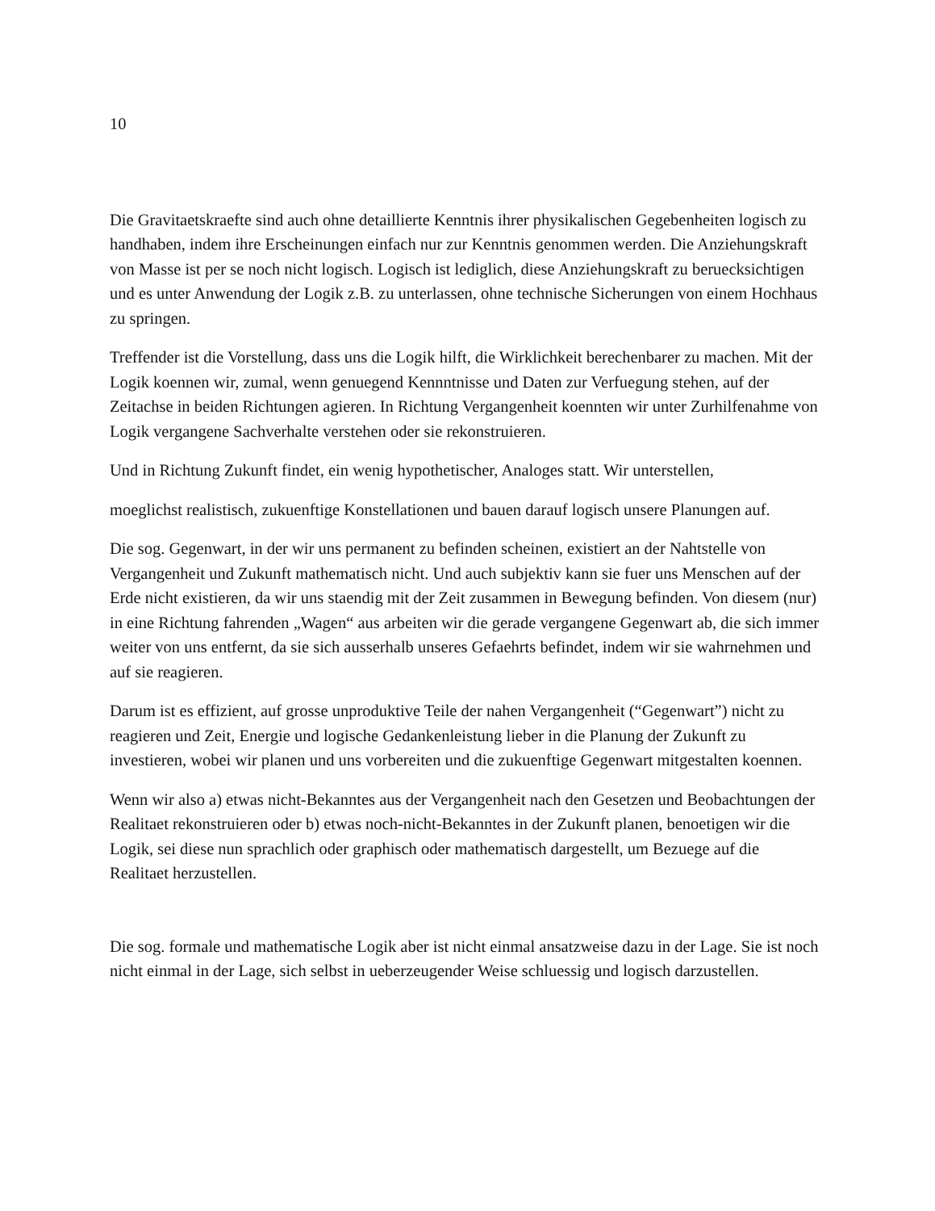10
Die Gravitaetskraefte sind auch ohne detaillierte Kenntnis ihrer physikalischen Gegebenheiten logisch zu handhaben, indem ihre Erscheinungen einfach nur zur Kenntnis genommen werden. Die Anziehungskraft von Masse ist per se noch nicht logisch. Logisch ist lediglich, diese Anziehungskraft zu beruecksichtigen und es unter Anwendung der Logik z.B. zu unterlassen, ohne technische Sicherungen von einem Hochhaus zu springen.
Treffender ist die Vorstellung, dass uns die Logik hilft, die Wirklichkeit berechenbarer zu machen. Mit der Logik koennen wir, zumal, wenn genuegend Kennntnisse und Daten zur Verfuegung stehen, auf der Zeitachse in beiden Richtungen agieren. In Richtung Vergangenheit koennten wir unter Zurhilfenahme von Logik vergangene Sachverhalte verstehen oder sie rekonstruieren.
Und in Richtung Zukunft findet, ein wenig hypothetischer, Analoges statt. Wir unterstellen,
moeglichst realistisch, zukuenftige Konstellationen und bauen darauf logisch unsere Planungen auf.
Die sog. Gegenwart, in der wir uns permanent zu befinden scheinen, existiert an der Nahtstelle von Vergangenheit und Zukunft mathematisch nicht. Und auch subjektiv kann sie fuer uns Menschen auf der Erde nicht existieren, da wir uns staendig mit der Zeit zusammen in Bewegung befinden. Von diesem (nur) in eine Richtung fahrenden „Wagen“ aus arbeiten wir die gerade vergangene Gegenwart ab, die sich immer weiter von uns entfernt, da sie sich ausserhalb unseres Gefaehrts befindet, indem wir sie wahrnehmen und auf sie reagieren.
Darum ist es effizient, auf grosse unproduktive Teile der nahen Vergangenheit (“Gegenwart”) nicht zu reagieren und Zeit, Energie und logische Gedankenleistung lieber in die Planung der Zukunft zu investieren, wobei wir planen und uns vorbereiten und die zukuenftige Gegenwart mitgestalten koennen.
Wenn wir also a) etwas nicht-Bekanntes aus der Vergangenheit nach den Gesetzen und Beobachtungen der Realitaet rekonstruieren oder b) etwas noch-nicht-Bekanntes in der Zukunft planen, benoetigen wir die Logik, sei diese nun sprachlich oder graphisch oder mathematisch dargestellt, um Bezuege auf die Realitaet herzustellen.
Die sog. formale und mathematische Logik aber ist nicht einmal ansatzweise dazu in der Lage. Sie ist noch nicht einmal in der Lage, sich selbst in ueberzeugender Weise schluessig und logisch darzustellen.